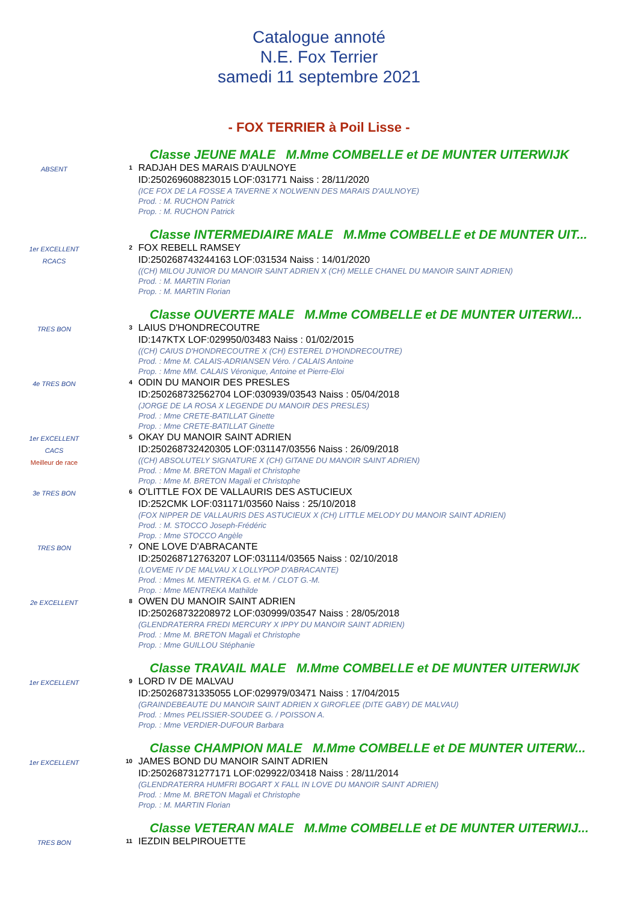Catalogue annoté
N.E. Fox Terrier
samedi 11 septembre 2021
- FOX TERRIER à Poil Lisse -
Classe JEUNE MALE M.Mme COMBELLE et DE MUNTER UITERWIJK
ABSENT
1
RADJAH DES MARAIS D'AULNOYE
ID:250269608823015 LOF:031771 Naiss : 28/11/2020
(ICE FOX DE LA FOSSE A TAVERNE X NOLWENN DES MARAIS D'AULNOYE)
Prod. : M. RUCHON Patrick
Prop. : M. RUCHON Patrick
Classe INTERMEDIAIRE MALE M.Mme COMBELLE et DE MUNTER UIT...
1er EXCELLENT
RCACS
2
FOX REBELL RAMSEY
ID:250268743244163 LOF:031534 Naiss : 14/01/2020
((CH) MILOU JUNIOR DU MANOIR SAINT ADRIEN X (CH) MELLE CHANEL DU MANOIR SAINT ADRIEN)
Prod. : M. MARTIN Florian
Prop. : M. MARTIN Florian
Classe OUVERTE MALE M.Mme COMBELLE et DE MUNTER UITERWI...
TRES BON
3
LAIUS D'HONDRECOUTRE
ID:147KTX LOF:029950/03483 Naiss : 01/02/2015
((CH) CAIUS D'HONDRECOUTRE X (CH) ESTEREL D'HONDRECOUTRE)
Prod. : Mme M. CALAIS-ADRIANSEN Véro. / CALAIS Antoine
Prop. : Mme MM. CALAIS Véronique, Antoine et Pierre-Eloi
4e TRES BON
4
ODIN DU MANOIR DES PRESLES
ID:250268732562704 LOF:030939/03543 Naiss : 05/04/2018
(JORGE DE LA ROSA X LEGENDE DU MANOIR DES PRESLES)
Prod. : Mme CRETE-BATILLAT Ginette
Prop. : Mme CRETE-BATILLAT Ginette
1er EXCELLENT
CACS
Meilleur de race
5
OKAY DU MANOIR SAINT ADRIEN
ID:250268732420305 LOF:031147/03556 Naiss : 26/09/2018
((CH) ABSOLUTELY SIGNATURE X (CH) GITANE DU MANOIR SAINT ADRIEN)
Prod. : Mme M. BRETON Magali et Christophe
Prop. : Mme M. BRETON Magali et Christophe
3e TRES BON
6
O'LITTLE FOX DE VALLAURIS DES ASTUCIEUX
ID:252CMK LOF:031171/03560 Naiss : 25/10/2018
(FOX NIPPER DE VALLAURIS DES ASTUCIEUX X (CH) LITTLE MELODY DU MANOIR SAINT ADRIEN)
Prod. : M. STOCCO Joseph-Frédéric
Prop. : Mme STOCCO Angèle
TRES BON
7
ONE LOVE D'ABRACANTE
ID:250268712763207 LOF:031114/03565 Naiss : 02/10/2018
(LOVEME IV DE MALVAU X LOLLYPOP D'ABRACANTE)
Prod. : Mmes M. MENTREKA G. et M. / CLOT G.-M.
Prop. : Mme MENTREKA Mathilde
2e EXCELLENT
8
OWEN DU MANOIR SAINT ADRIEN
ID:250268732208972 LOF:030999/03547 Naiss : 28/05/2018
(GLENDRATERRA FREDI MERCURY X IPPY DU MANOIR SAINT ADRIEN)
Prod. : Mme M. BRETON Magali et Christophe
Prop. : Mme GUILLOU Stéphanie
Classe TRAVAIL MALE M.Mme COMBELLE et DE MUNTER UITERWIJK
1er EXCELLENT
9
LORD IV DE MALVAU
ID:250268731335055 LOF:029979/03471 Naiss : 17/04/2015
(GRAINDEBEAUTE DU MANOIR SAINT ADRIEN X GIROFLEE (DITE GABY) DE MALVAU)
Prod. : Mmes PELISSIER-SOUDEE G. / POISSON A.
Prop. : Mme VERDIER-DUFOUR Barbara
Classe CHAMPION MALE M.Mme COMBELLE et DE MUNTER UITERW...
1er EXCELLENT
10
JAMES BOND DU MANOIR SAINT ADRIEN
ID:250268731277171 LOF:029922/03418 Naiss : 28/11/2014
(GLENDRATERRA HUMFRI BOGART X FALL IN LOVE DU MANOIR SAINT ADRIEN)
Prod. : Mme M. BRETON Magali et Christophe
Prop. : M. MARTIN Florian
Classe VETERAN MALE M.Mme COMBELLE et DE MUNTER UITERWIJ...
TRES BON
11
IEZDIN BELPIROUETTE